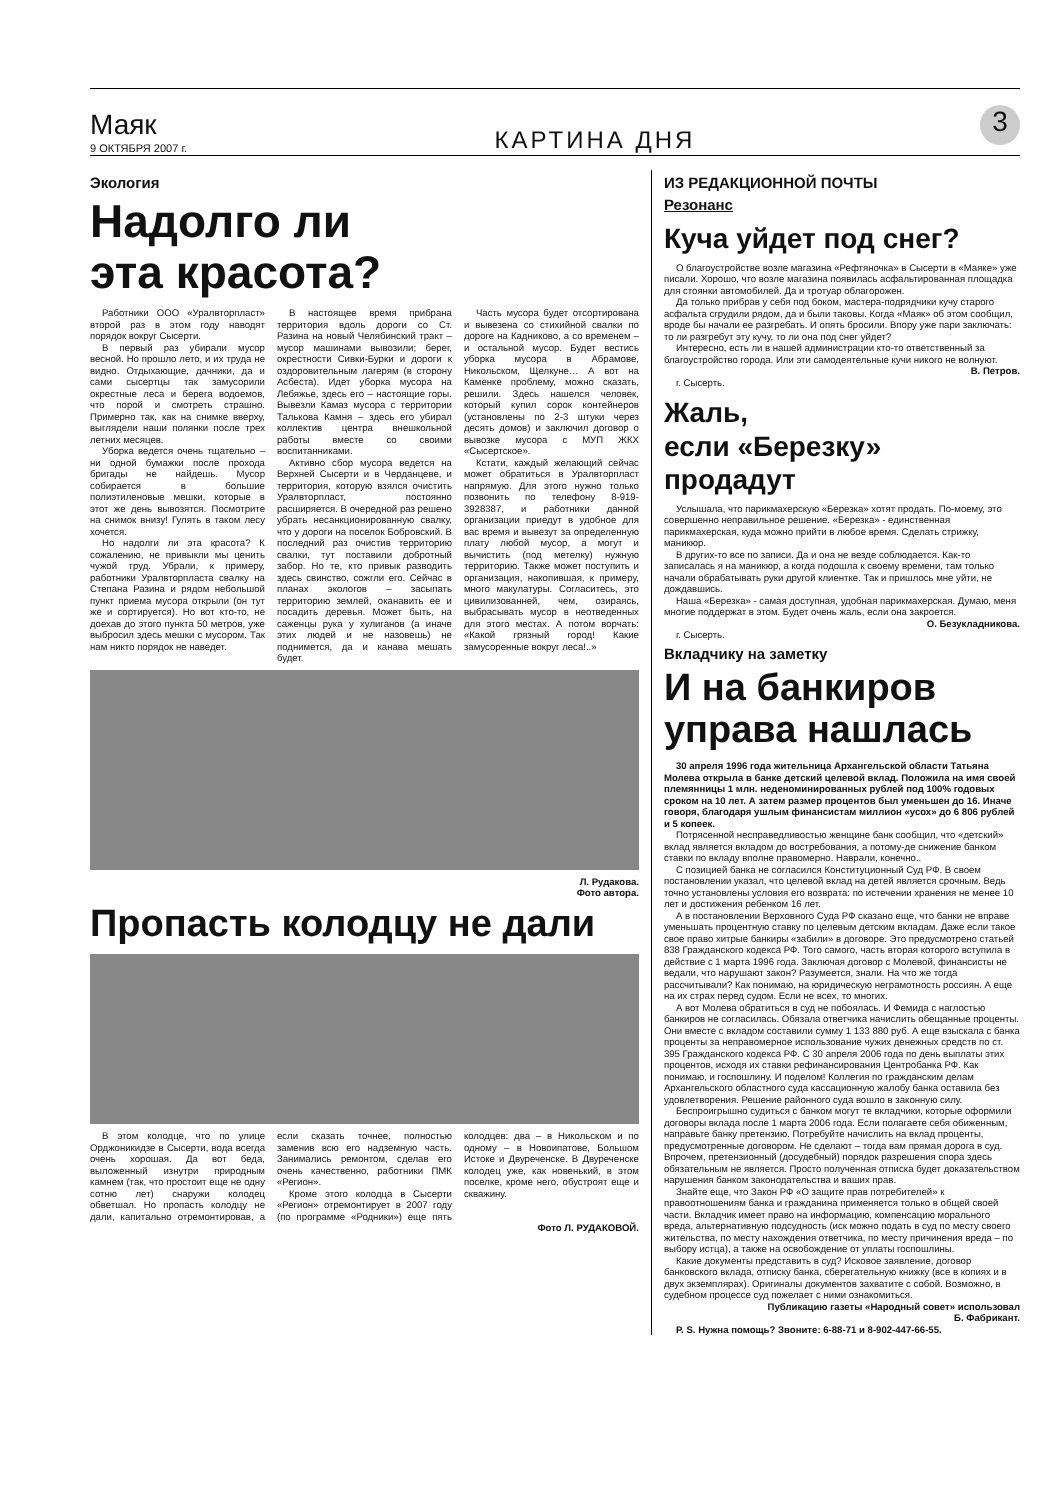Маяк
9 ОКТЯБРЯ 2007 г.
КАРТИНА ДНЯ
3
Экология
Надолго ли
эта красота?
Работники ООО «Уралвторпласт» второй раз в этом году наводят порядок вокруг Сысерти.
В первый раз убирали мусор весной. Но прошло лето, и их труда не видно. Отдыхающие, дачники, да и сами сысертцы так замусорили окрестные леса и берега водоемов, что порой и смотреть страшно. Примерно так, как на снимке вверху, выглядели наши полянки после трех летних месяцев.
Уборка ведется очень тщательно – ни одной бумажки после прохода бригады не найдешь. Мусор собирается в большие полиэтиленовые мешки, которые в этот же день вывозятся. Посмотрите на снимок внизу! Гулять в таком лесу хочется.
Но надолги ли эта красота? К сожалению, не привыкли мы ценить чужой труд. Убрали, к примеру, работники Уралвторпласта свалку на Степана Разина и рядом небольшой пункт приема мусора открыли (он тут же и сортируется). Но вот кто-то, не доехав до этого пункта 50 метров, уже выбросил здесь мешки с мусором. Так нам никто порядок не наведет.
В настоящее время прибрана территория вдоль дороги со Ст. Разина на новый Челябинский тракт – мусор машинами вывозили; берег, окрестности Сивки-Бурки и дороги к оздоровительным лагерям (в сторону Асбеста). Идет уборка мусора на Лебяжье, здесь его – настоящие горы. Вывезли Камаз мусора с территории Талькова Камня – здесь его убирал коллектив центра внешкольной работы вместе со своими воспитанниками.
Активно сбор мусора ведется на Верхней Сысерти и в Черданцеве, и территория, которую взялся очистить Уралвторпласт, постоянно расширяется. В очередной раз решено убрать несанкционированную свалку, что у дороги на поселок Бобровский. В последний раз очистив территорию свалки, тут поставили добротный забор. Но те, кто привык разводить здесь свинство, сожгли его. Сейчас в планах экологов – засыпать территорию землей, оканавить ее и посадить деревья. Может быть, на саженцы рука у хулиганов (а иначе этих людей и не назовешь) не поднимется, да и канава мешать будет.
Часть мусора будет отсортирована и вывезена со стихийной свалки по дороге на Кадниково, а со временем – и остальной мусор. Будет вестись уборка мусора в Абрамове, Никольском, Щелкуне… А вот на Каменке проблему, можно сказать, решили. Здесь нашелся человек, который купил сорок контейнеров (установлены по 2-3 штуки через десять домов) и заключил договор о вывозке мусора с МУП ЖКХ «Сысертское».
Кстати, каждый желающий сейчас может обратиться в Уралвторпласт напрямую. Для этого нужно только позвонить по телефону 8-919-3928387, и работники данной организации приедут в удобное для вас время и вывезут за определенную плату любой мусор, а могут и вычистить (под метелку) нужную территорию. Также может поступить и организация, накопившая, к примеру, много макулатуры. Согласитесь, это цивилизованней, чем, озираясь, выбрасывать мусор в неотведенных для этого местах. А потом ворчать: «Какой грязный город! Какие замусоренные вокруг леса!..»
Л. Рудакова.
Фото автора.
Пропасть колодцу не дали
В этом колодце, что по улице Орджоникидзе в Сысерти, вода всегда очень хорошая. Да вот беда, выложенный изнутри природным камнем (так, что простоит еще не одну сотню лет) снаружи колодец обветшал. Но пропасть колодцу не дали, капитально отремонтировав, а если сказать точнее, полностью заменив всю его надземную часть. Занимались ремонтом, сделав его очень качественно, работники ПМК «Регион».
Кроме этого колодца в Сысерти «Регион» отремонтирует в 2007 году (по программе «Родники») еще пять колодцев: два – в Никольском и по одному – в Новоипатове, Большом Истоке и Двуреченске. В Двуреченске колодец уже, как новенький, в этом поселке, кроме него, обустроят еще и скважину.
Фото Л. РУДАКОВОЙ.
ИЗ РЕДАКЦИОННОЙ ПОЧТЫ
Резонанс
Куча уйдет под снег?
О благоустройстве возле магазина «Рефтяночка» в Сысерти в «Маяке» уже писали. Хорошо, что возле магазина появилась асфальтированная площадка для стоянки автомобилей. Да и тротуар облагорожен.
Да только прибрав у себя под боком, мастера-подрядчики кучу старого асфальта сгрудили рядом, да и были таковы. Когда «Маяк» об этом сообщил, вроде бы начали ее разгребать. И опять бросили. Впору уже пари заключать: то ли разгребут эту кучу, то ли она под снег уйдет?
Интересно, есть ли в нашей администрации кто-то ответственный за благоустройство города. Или эти самодеятельные кучи никого не волнуют.
В. Петров.
г. Сысерть.
Жаль,
если «Березку» продадут
Услышала, что парикмахерскую «Березка» хотят продать. По-моему, это совершенно неправильное решение. «Березка» - единственная парикмахерская, куда можно прийти в любое время. Сделать стрижку, маникюр.
В других-то все по записи. Да и она не везде соблюдается. Как-то записалась я на маникюр, а когда подошла к своему времени, там только начали обрабатывать руки другой клиентке. Так и пришлось мне уйти, не дождавшись.
Наша «Березка» - самая доступная, удобная парикмахерская. Думаю, меня многие поддержат в этом. Будет очень жаль, если она закроется.
О. Безукладникова.
г. Сысерть.
Вкладчику на заметку
И на банкиров управа нашлась
30 апреля 1996 года жительница Архангельской области Татьяна Молева открыла в банке детский целевой вклад. Положила на имя своей племянницы 1 млн. неденоминированных рублей под 100% годовых сроком на 10 лет. А затем размер процентов был уменьшен до 16. Иначе говоря, благодаря ушлым финансистам миллион «усох» до 6 806 рублей и 5 копеек.
Потрясенной несправедливостью женщине банк сообщил, что «детский» вклад является вкладом до востребования, а потому-де снижение банком ставки по вкладу вполне правомерно. Наврали, конечно..
С позицией банка не согласился Конституционный Суд РФ. В своем постановлении указал, что целевой вклад на детей является срочным. Ведь точно установлены условия его возврата: по истечении хранения не менее 10 лет и достижения ребенком 16 лет.
А в постановлении Верховного Суда РФ сказано еще, что банки не вправе уменьшать процентную ставку по целевым детским вкладам. Даже если такое свое право хитрые банкиры «забили» в договоре. Это предусмотрено статьей 838 Гражданского кодекса РФ. Того самого, часть вторая которого вступила в действие с 1 марта 1996 года. Заключая договор с Молевой, финансисты не ведали, что нарушают закон? Разумеется, знали. На что же тогда рассчитывали? Как понимаю, на юридическую неграмотность россиян. А еще на их страх перед судом. Если не всех, то многих.
А вот Молева обратиться в суд не побоялась. И Фемида с наглостью банкиров не согласилась. Обязала ответчика начислить обещанные проценты. Они вместе с вкладом составили сумму 1 133 880 руб. А еще взыскала с банка проценты за неправомерное использование чужих денежных средств по ст. 395 Гражданского кодекса РФ. С 30 апреля 2006 года по день выплаты этих процентов, исходя их ставки рефинансирования Центробанка РФ. Как понимаю, и госпошлину. И поделом! Коллегия по гражданским делам Архангельского областного суда кассационную жалобу банка оставила без удовлетворения. Решение районного суда вошло в законную силу.
Беспроигрышно судиться с банком могут те вкладчики, которые оформили договоры вклада после 1 марта 2006 года. Если полагаете себя обиженным, направьте банку претензию. Потребуйте начислить на вклад проценты, предусмотренные договором. Не сделают – тогда вам прямая дорога в суд. Впрочем, претензионный (досудебный) порядок разрешения спора здесь обязательным не является. Просто полученная отписка будет доказательством нарушения банком законодательства и ваших прав.
Знайте еще, что Закон РФ «О защите прав потребителей» к правоотношениям банка и гражданина применяется только в общей своей части. Вкладчик имеет право на информацию, компенсацию морального вреда, альтернативную подсудность (иск можно подать в суд по месту своего жительства, по месту нахождения ответчика, по месту причинения вреда – по выбору истца), а также на освобождение от уплаты госпошлины.
Какие документы представить в суд? Исковое заявление, договор банковского вклада, отписку банка, сберегательную книжку (все в копиях и в двух экземплярах). Оригиналы документов захватите с собой. Возможно, в судебном процессе суд пожелает с ними ознакомиться.
Публикацию газеты «Народный совет» использовал
Б. Фабрикант.
P. S. Нужна помощь? Звоните: 6-88-71 и 8-902-447-66-55.